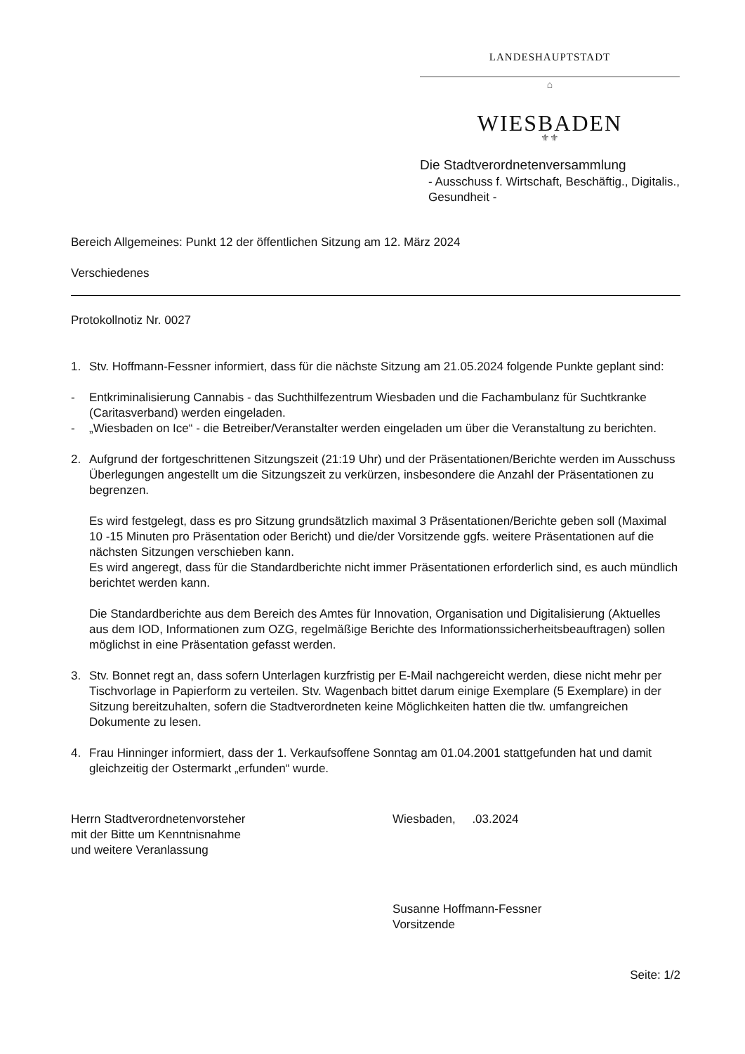LANDESHAUPTSTADT
⌂
WIESBADEN
⚜⚜
Die Stadtverordnetenversammlung
- Ausschuss f. Wirtschaft, Beschäftig., Digitalis., Gesundheit -
Bereich Allgemeines: Punkt 12 der öffentlichen Sitzung am 12. März 2024
Verschiedenes
Protokollnotiz Nr. 0027
1. Stv. Hoffmann-Fessner informiert, dass für die nächste Sitzung am 21.05.2024 folgende Punkte geplant sind:
- Entkriminalisierung Cannabis - das Suchthilfezentrum Wiesbaden und die Fachambulanz für Suchtkranke (Caritasverband) werden eingeladen.
- „Wiesbaden on Ice“ - die Betreiber/Veranstalter werden eingeladen um über die Veranstaltung zu berichten.
2. Aufgrund der fortgeschrittenen Sitzungszeit (21:19 Uhr) und der Präsentationen/Berichte werden im Ausschuss Überlegungen angestellt um die Sitzungszeit zu verkürzen, insbesondere die Anzahl der Präsentationen zu begrenzen.
Es wird festgelegt, dass es pro Sitzung grundsätzlich maximal 3 Präsentationen/Berichte geben soll (Maximal 10 -15 Minuten pro Präsentation oder Bericht) und die/der Vorsitzende ggfs. weitere Präsentationen auf die nächsten Sitzungen verschieben kann.
Es wird angeregt, dass für die Standardberichte nicht immer Präsentationen erforderlich sind, es auch mündlich berichtet werden kann.
Die Standardberichte aus dem Bereich des Amtes für Innovation, Organisation und Digitalisierung (Aktuelles aus dem IOD, Informationen zum OZG, regelmäßige Berichte des Informationssicherheitsbeauftragen) sollen möglichst in eine Präsentation gefasst werden.
3. Stv. Bonnet regt an, dass sofern Unterlagen kurzfristig per E-Mail nachgereicht werden, diese nicht mehr per Tischvorlage in Papierform zu verteilen. Stv. Wagenbach bittet darum einige Exemplare (5 Exemplare) in der Sitzung bereitzuhalten, sofern die Stadtverordneten keine Möglichkeiten hatten die tlw. umfangreichen Dokumente zu lesen.
4. Frau Hinninger informiert, dass der 1. Verkaufsoffene Sonntag am 01.04.2001 stattgefunden hat und damit gleichzeitig der Ostermarkt „erfunden“ wurde.
Herrn Stadtverordnetenvorsteher
mit der Bitte um Kenntnisnahme
und weitere Veranlassung
Wiesbaden, .03.2024
Susanne Hoffmann-Fessner
Vorsitzende
Seite: 1/2